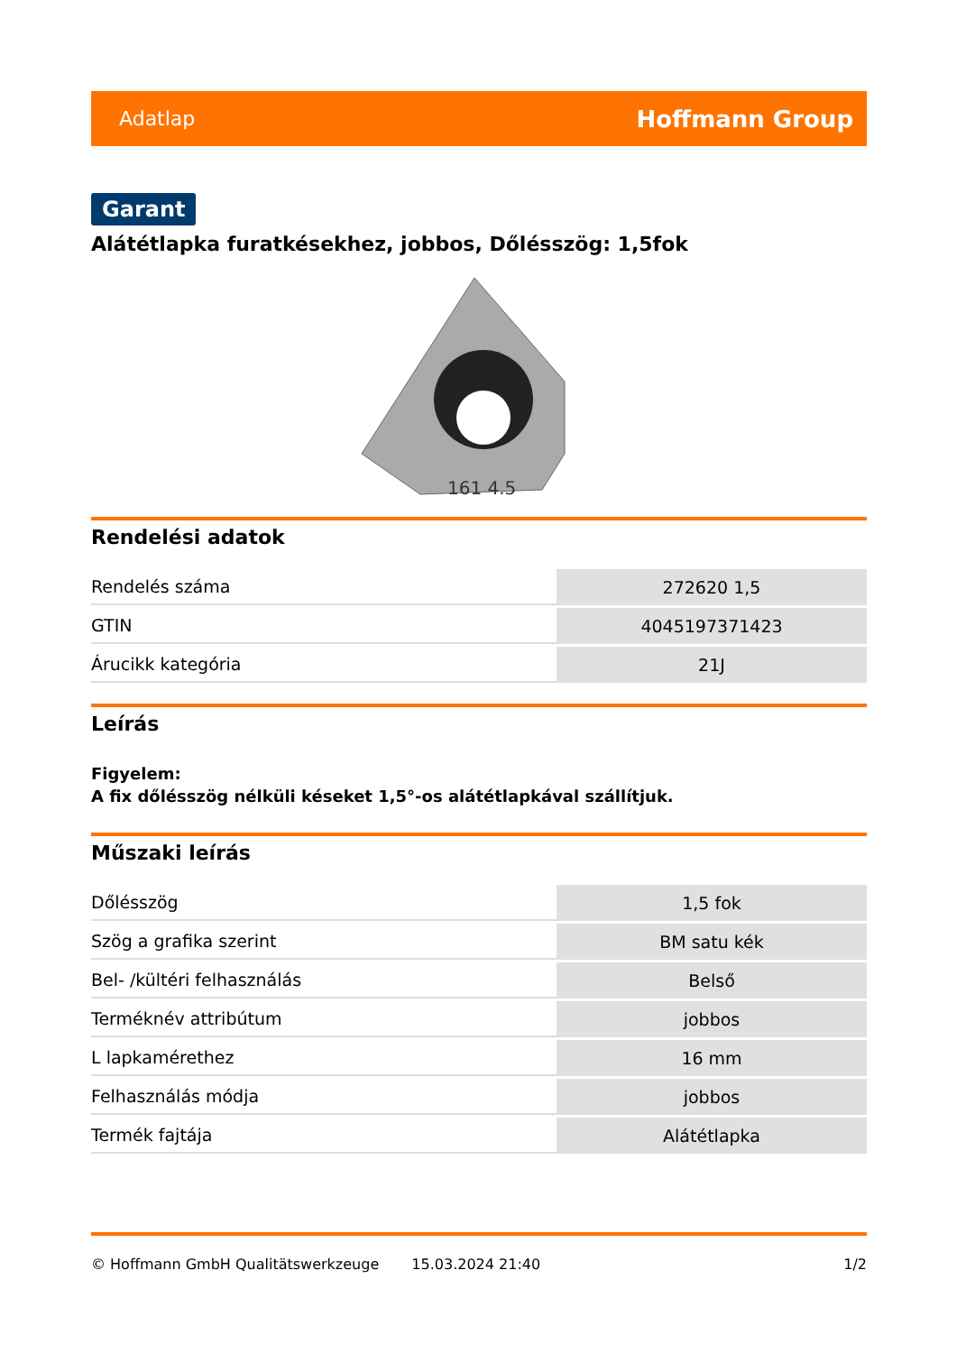Adatlap Hoffmann Group
Garant
Alátétlapka furatkésekhez, jobbos, Dőlésszög: 1,5fok
161 4.5
Rendelési adatok
| Rendelés száma | 272620 1,5 |
| GTIN | 4045197371423 |
| Árucikk kategória | 21J |
Leírás
Figyelem:
A fix dőlésszög nélküli késeket 1,5°-os alátétlapkával szállítjuk.
Műszaki leírás
| Dőlésszög | 1,5 fok |
| Szög a grafika szerint | BM satu kék |
| Bel- /kültéri felhasználás | Belső |
| Terméknév attribútum | jobbos |
| L lapkamérethez | 16 mm |
| Felhasználás módja | jobbos |
| Termék fajtája | Alátétlapka |
© Hoffmann GmbH Qualitätswerkzeuge 15.03.2024 21:40 1/2